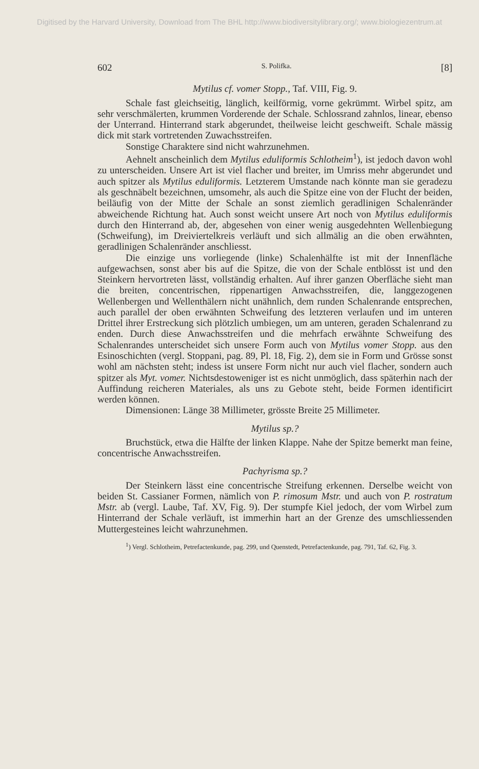Digitised by the Harvard University, Download from The BHL http://www.biodiversitylibrary.org/; www.biologiezentrum.at
602 S. Polifka. [8]
Mytilus cf. vomer Stopp., Taf. VIII, Fig. 9.
Schale fast gleichseitig, länglich, keilförmig, vorne gekrümmt. Wirbel spitz, am sehr verschmälerten, krummen Vorderende der Schale. Schlossrand zahnlos, linear, ebenso der Unterrand. Hinterrand stark abgerundet, theilweise leicht geschweift. Schale mässig dick mit stark vortretenden Zuwachsstreifen.
Sonstige Charaktere sind nicht wahrzunehmen.
Aehnelt anscheinlich dem Mytilus eduliformis Schlotheim<sup>1</sup>), ist jedoch davon wohl zu unterscheiden. Unsere Art ist viel flacher und breiter, im Umriss mehr abgerundet und auch spitzer als Mytilus eduliformis. Letzterem Umstande nach könnte man sie geradezu als geschnäbelt bezeichnen, umsomehr, als auch die Spitze eine von der Flucht der beiden, beiläufig von der Mitte der Schale an sonst ziemlich geradlinigen Schalenränder abweichende Richtung hat. Auch sonst weicht unsere Art noch von Mytilus eduliformis durch den Hinterrand ab, der, abgesehen von einer wenig ausgedehnten Wellenbiegung (Schweifung), im Dreiviertelkreis verläuft und sich allmälig an die oben erwähnten, geradlinigen Schalenränder anschliesst.
Die einzige uns vorliegende (linke) Schalenhälfte ist mit der Innenfläche aufgewachsen, sonst aber bis auf die Spitze, die von der Schale entblösst ist und den Steinkern hervortreten lässt, vollständig erhalten. Auf ihrer ganzen Oberfläche sieht man die breiten, concentrischen, rippenartigen Anwachsstreifen, die, langgezogenen Wellenbergen und Wellenthälern nicht unähnlich, dem runden Schalenrande entsprechen, auch parallel der oben erwähnten Schweifung des letzteren verlaufen und im unteren Drittel ihrer Erstreckung sich plötzlich umbiegen, um am unteren, geraden Schalenrand zu enden. Durch diese Anwachsstreifen und die mehrfach erwähnte Schweifung des Schalenrandes unterscheidet sich unsere Form auch von Mytilus vomer Stopp. aus den Esinoschichten (vergl. Stoppani, pag. 89, Pl. 18, Fig. 2), dem sie in Form und Grösse sonst wohl am nächsten steht; indess ist unsere Form nicht nur auch viel flacher, sondern auch spitzer als Myt. vomer. Nichtsdestoweniger ist es nicht unmöglich, dass späterhin nach der Auffindung reicheren Materiales, als uns zu Gebote steht, beide Formen identificirt werden können.
Dimensionen: Länge 38 Millimeter, grösste Breite 25 Millimeter.
Mytilus sp.?
Bruchstück, etwa die Hälfte der linken Klappe. Nahe der Spitze bemerkt man feine, concentrische Anwachsstreifen.
Pachyrisma sp.?
Der Steinkern lässt eine concentrische Streifung erkennen. Derselbe weicht von beiden St. Cassianer Formen, nämlich von P. rimosum Mstr. und auch von P. rostratum Mstr. ab (vergl. Laube, Taf. XV, Fig. 9). Der stumpfe Kiel jedoch, der vom Wirbel zum Hinterrand der Schale verläuft, ist immerhin hart an der Grenze des umschliessenden Muttergesteines leicht wahrzunehmen.
<sup>1</sup>) Vergl. Schlotheim, Petrefactenkunde, pag. 299, und Quenstedt, Petrefactenkunde, pag. 791, Taf. 62, Fig. 3.